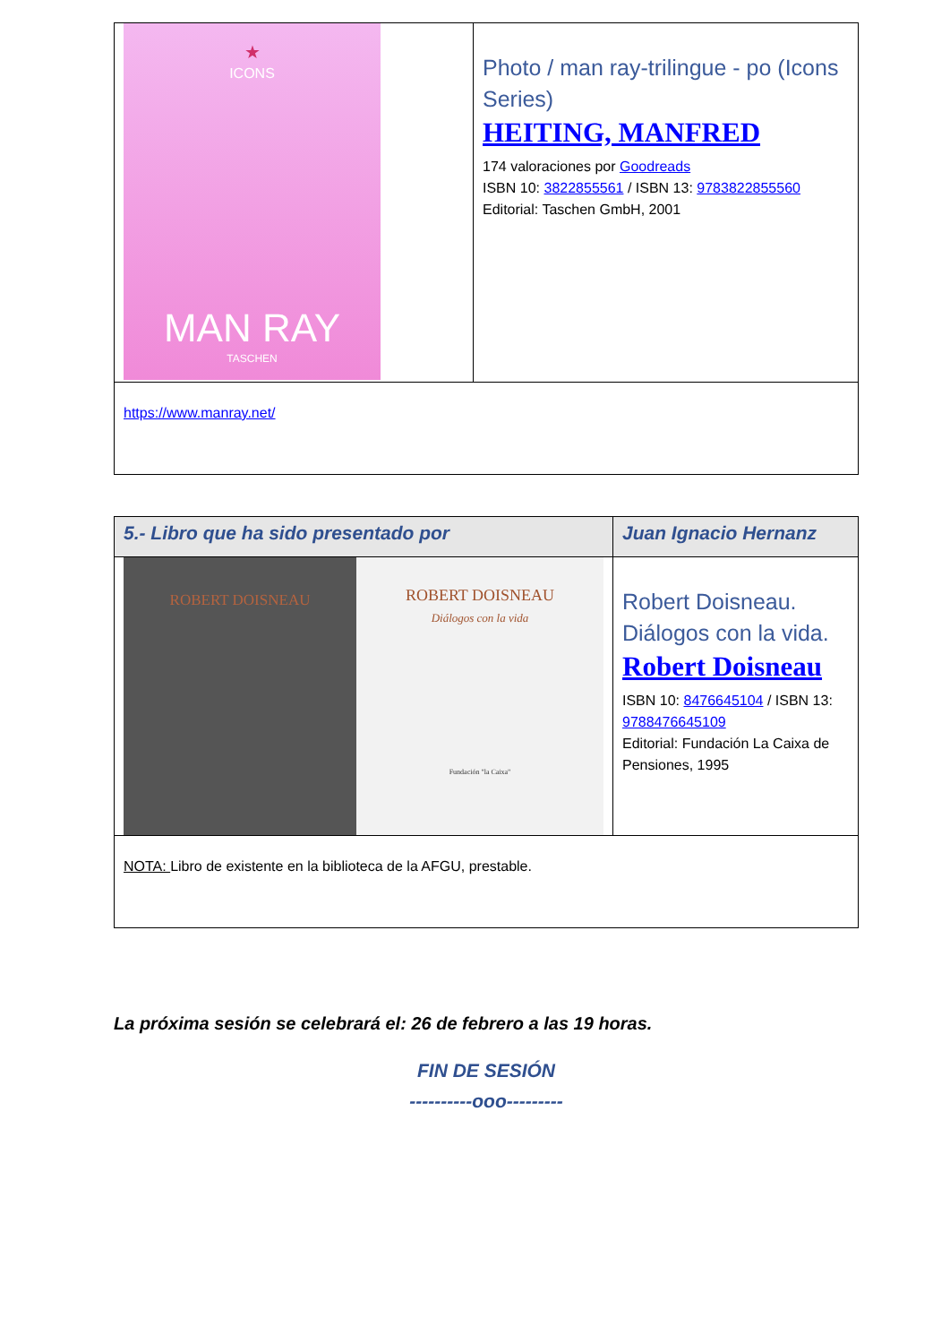| ★ ICONS MAN RAY TASCHEN | Photo / man ray-trilingue - po (Icons Series) HEITING, MANFRED 174 valoraciones por Goodreads ISBN 10: 3822855561 / ISBN 13: 9783822855560 Editorial: Taschen GmbH, 2001 |
| https://www.manray.net/ | |
| 5.- Libro que ha sido presentado por | Juan Ignacio Hernanz |
| ROBERT DOISNEAU ROBERT DOISNEAU Diálogos con la vida Fundación "la Caixa" | Robert Doisneau. Diálogos con la vida. Robert Doisneau ISBN 10: 8476645104 / ISBN 13: 9788476645109 Editorial: Fundación La Caixa de Pensiones, 1995 |
| NOTA: Libro de existente en la biblioteca de la AFGU, prestable. | |
La próxima sesión se celebrará el: 26 de febrero a las 19 horas.
FIN DE SESIÓN
----------ooo---------